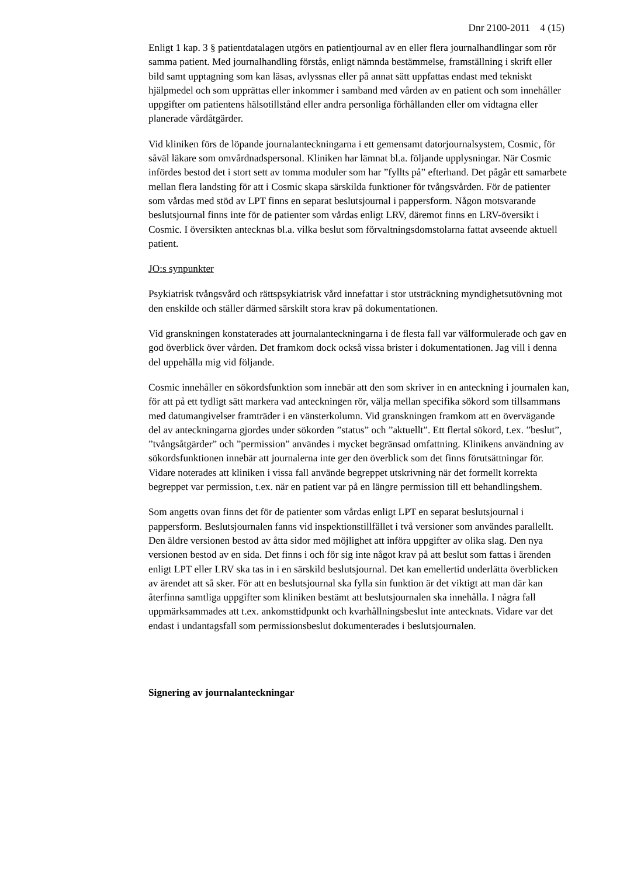Dnr 2100-2011 4 (15)
Enligt 1 kap. 3 § patientdatalagen utgörs en patientjournal av en eller flera journalhandlingar som rör samma patient. Med journalhandling förstås, enligt nämnda bestämmelse, framställning i skrift eller bild samt upptagning som kan läsas, avlyssnas eller på annat sätt uppfattas endast med tekniskt hjälpmedel och som upprättas eller inkommer i samband med vården av en patient och som innehåller uppgifter om patientens hälsotillstånd eller andra personliga förhållanden eller om vidtagna eller planerade vårdåtgärder.
Vid kliniken förs de löpande journalanteckningarna i ett gemensamt datorjournalsystem, Cosmic, för såväl läkare som omvårdnadspersonal. Kliniken har lämnat bl.a. följande upplysningar. När Cosmic infördes bestod det i stort sett av tomma moduler som har ”fyllts på” efterhand. Det pågår ett samarbete mellan flera landsting för att i Cosmic skapa särskilda funktioner för tvångsvården. För de patienter som vårdas med stöd av LPT finns en separat beslutsjournal i pappersform. Någon motsvarande beslutsjournal finns inte för de patienter som vårdas enligt LRV, däremot finns en LRV-översikt i Cosmic. I översikten antecknas bl.a. vilka beslut som förvaltningsdomstolarna fattat avseende aktuell patient.
JO:s synpunkter
Psykiatrisk tvångsvård och rättspsykiatrisk vård innefattar i stor utsträckning myndighetsutövning mot den enskilde och ställer därmed särskilt stora krav på dokumentationen.
Vid granskningen konstaterades att journalanteckningarna i de flesta fall var välformulerade och gav en god överblick över vården. Det framkom dock också vissa brister i dokumentationen. Jag vill i denna del uppehålla mig vid följande.
Cosmic innehåller en sökordsfunktion som innebär att den som skriver in en anteckning i journalen kan, för att på ett tydligt sätt markera vad anteckningen rör, välja mellan specifika sökord som tillsammans med datumangivelser framträder i en vänsterkolumn. Vid granskningen framkom att en övervägande del av anteckningarna gjordes under sökorden ”status” och ”aktuellt”. Ett flertal sökord, t.ex. ”beslut”, ”tvångsåtgärder” och ”permission” användes i mycket begränsad omfattning. Klinikens användning av sökordsfunktionen innebär att journalerna inte ger den överblick som det finns förutsättningar för. Vidare noterades att kliniken i vissa fall använde begreppet utskrivning när det formellt korrekta begreppet var permission, t.ex. när en patient var på en längre permission till ett behandlingshem.
Som angetts ovan finns det för de patienter som vårdas enligt LPT en separat beslutsjournal i pappersform. Beslutsjournalen fanns vid inspektionstillfället i två versioner som användes parallellt. Den äldre versionen bestod av åtta sidor med möjlighet att införa uppgifter av olika slag. Den nya versionen bestod av en sida. Det finns i och för sig inte något krav på att beslut som fattas i ärenden enligt LPT eller LRV ska tas in i en särskild beslutsjournal. Det kan emellertid underlätta överblicken av ärendet att så sker. För att en beslutsjournal ska fylla sin funktion är det viktigt att man där kan återfinna samtliga uppgifter som kliniken bestämt att beslutsjournalen ska innehålla. I några fall uppmärksammades att t.ex. ankomsttidpunkt och kvarhållningsbeslut inte antecknats. Vidare var det endast i undantagsfall som permissionsbeslut dokumenterades i beslutsjournalen.
Signering av journalanteckningar